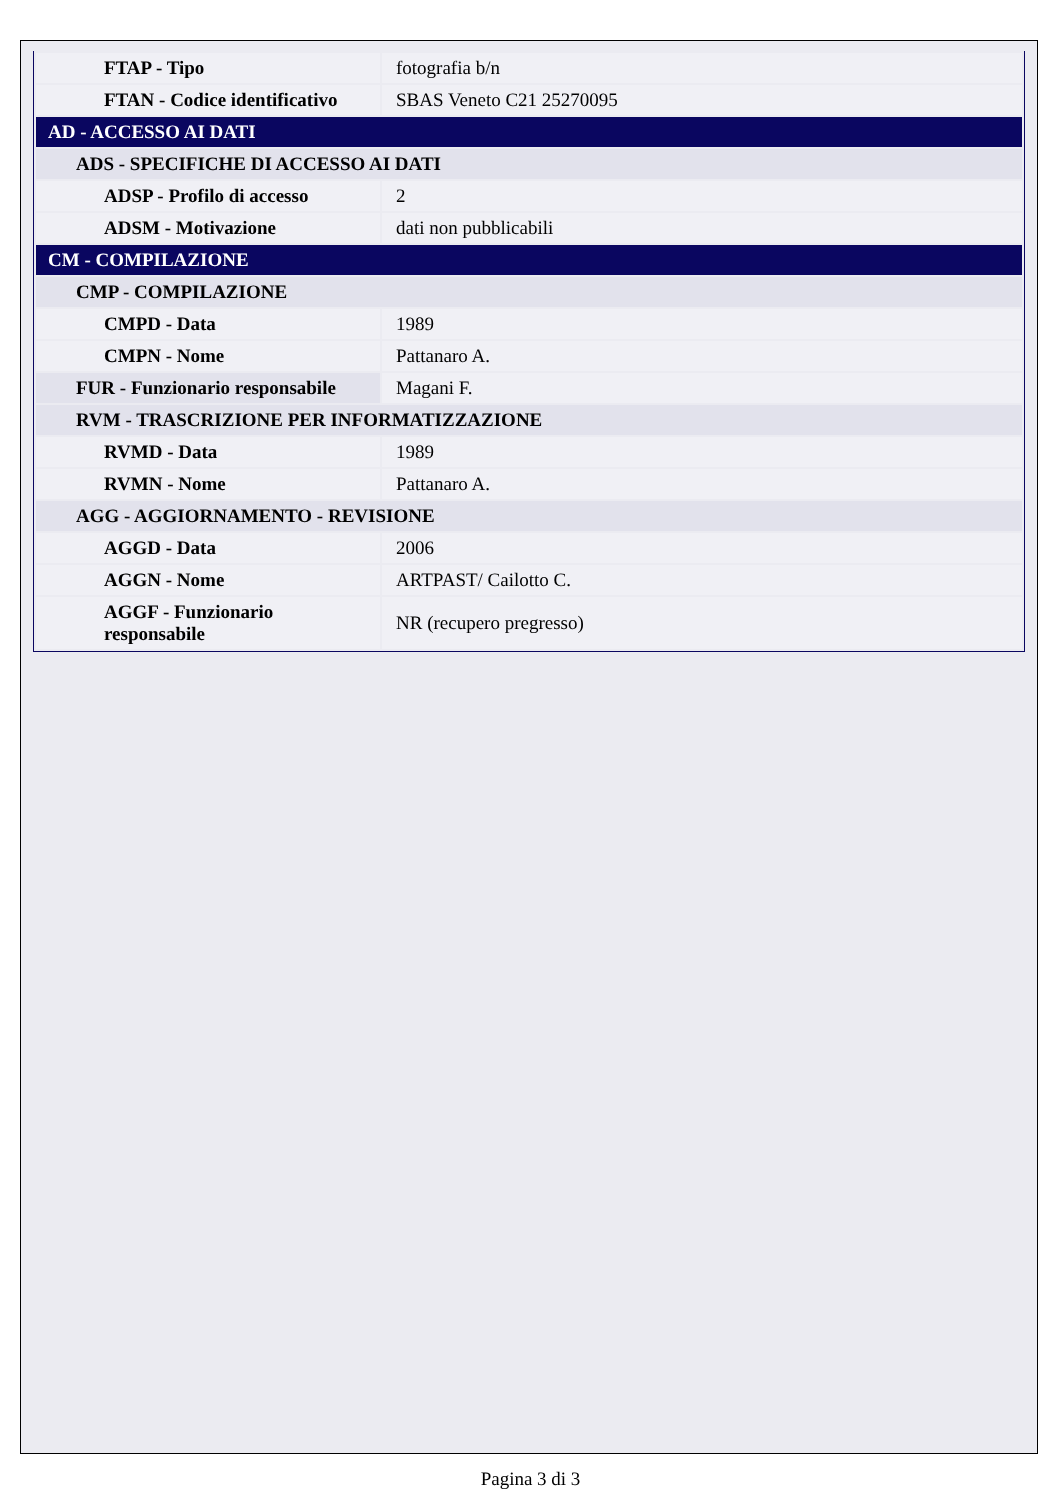| FTAP - Tipo | fotografia b/n |
| FTAN - Codice identificativo | SBAS Veneto C21 25270095 |
| AD - ACCESSO AI DATI | |
| ADS - SPECIFICHE DI ACCESSO AI DATI | |
| ADSP - Profilo di accesso | 2 |
| ADSM - Motivazione | dati non pubblicabili |
| CM - COMPILAZIONE | |
| CMP - COMPILAZIONE | |
| CMPD - Data | 1989 |
| CMPN - Nome | Pattanaro A. |
| FUR - Funzionario responsabile | Magani F. |
| RVM - TRASCRIZIONE PER INFORMATIZZAZIONE | |
| RVMD - Data | 1989 |
| RVMN - Nome | Pattanaro A. |
| AGG - AGGIORNAMENTO - REVISIONE | |
| AGGD - Data | 2006 |
| AGGN - Nome | ARTPAST/ Cailotto C. |
| AGGF - Funzionario responsabile | NR (recupero pregresso) |
Pagina 3 di 3